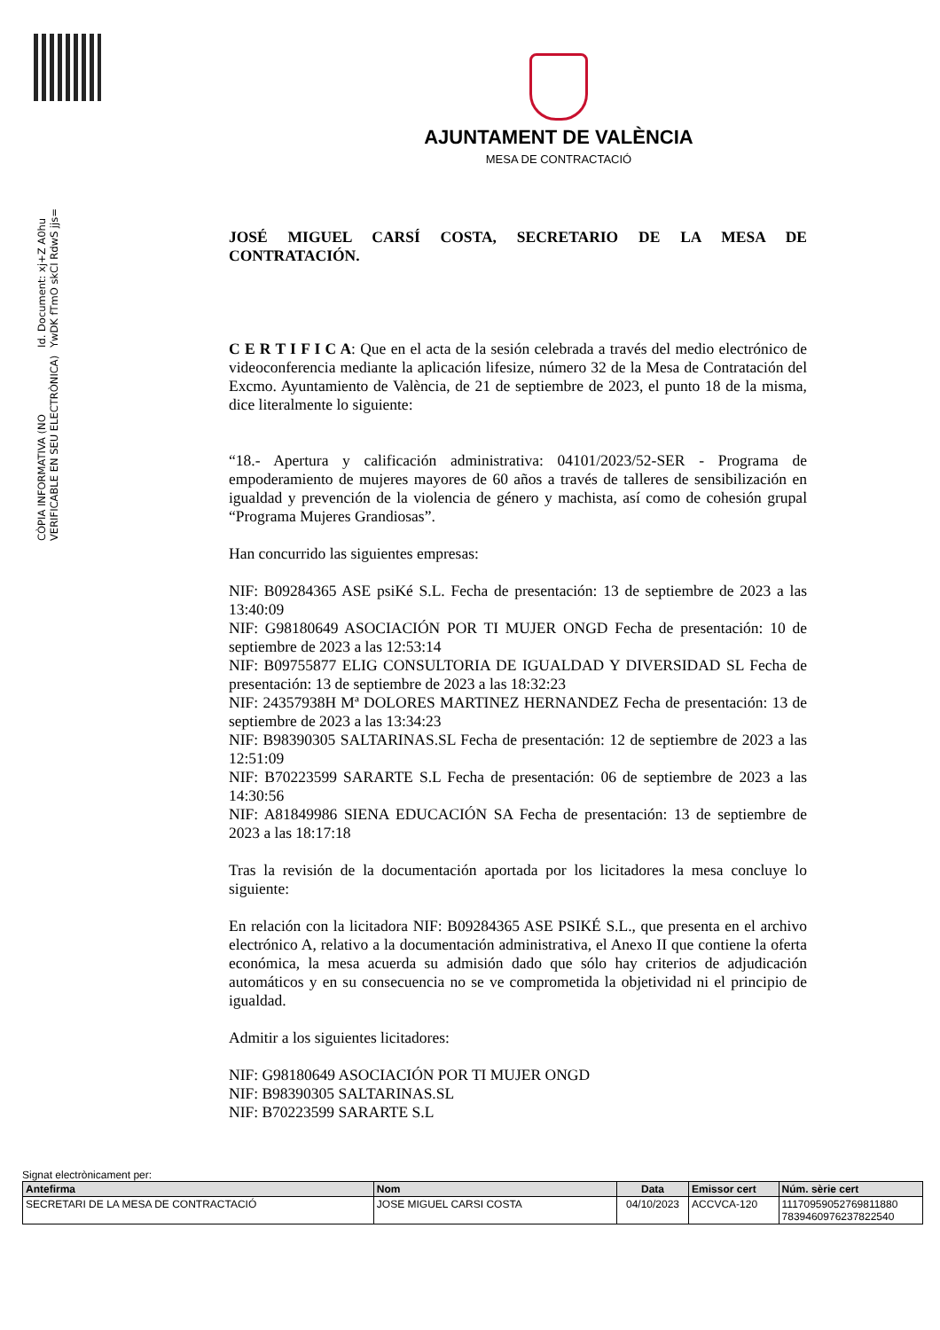Id. Document: xj+Z A0hu YwDK fTmO skCI RdwS jjs=
CÒPIA INFORMATIVA (NO VERIFICABLE EN SEU ELECTRÒNICA)
AJUNTAMENT DE VALÈNCIA
MESA DE CONTRACTACIÓ
JOSÉ MIGUEL CARSÍ COSTA, SECRETARIO DE LA MESA DE CONTRATACIÓN.
C E R T I F I C A: Que en el acta de la sesión celebrada a través del medio electrónico de videoconferencia mediante la aplicación lifesize, número 32 de la Mesa de Contratación del Excmo. Ayuntamiento de València, de 21 de septiembre de 2023, el punto 18 de la misma, dice literalmente lo siguiente:
“18.- Apertura y calificación administrativa: 04101/2023/52-SER - Programa de empoderamiento de mujeres mayores de 60 años a través de talleres de sensibilización en igualdad y prevención de la violencia de género y machista, así como de cohesión grupal “Programa Mujeres Grandiosas”.
Han concurrido las siguientes empresas:
NIF: B09284365 ASE psiKé S.L. Fecha de presentación: 13 de septiembre de 2023 a las 13:40:09
NIF: G98180649 ASOCIACIÓN POR TI MUJER ONGD Fecha de presentación: 10 de septiembre de 2023 a las 12:53:14
NIF: B09755877 ELIG CONSULTORIA DE IGUALDAD Y DIVERSIDAD SL Fecha de presentación: 13 de septiembre de 2023 a las 18:32:23
NIF: 24357938H Mª DOLORES MARTINEZ HERNANDEZ Fecha de presentación: 13 de septiembre de 2023 a las 13:34:23
NIF: B98390305 SALTARINAS.SL Fecha de presentación: 12 de septiembre de 2023 a las 12:51:09
NIF: B70223599 SARARTE S.L Fecha de presentación: 06 de septiembre de 2023 a las 14:30:56
NIF: A81849986 SIENA EDUCACIÓN SA Fecha de presentación: 13 de septiembre de 2023 a las 18:17:18
Tras la revisión de la documentación aportada por los licitadores la mesa concluye lo siguiente:
En relación con la licitadora NIF: B09284365 ASE PSIKÉ S.L., que presenta en el archivo electrónico A, relativo a la documentación administrativa, el Anexo II que contiene la oferta económica, la mesa acuerda su admisión dado que sólo hay criterios de adjudicación automáticos y en su consecuencia no se ve comprometida la objetividad ni el principio de igualdad.
Admitir a los siguientes licitadores:
NIF: G98180649 ASOCIACIÓN POR TI MUJER ONGD
NIF: B98390305 SALTARINAS.SL
NIF: B70223599 SARARTE S.L
Signat electrònicament per:
| Antefirma | Nom | Data | Emissor cert | Núm. sèrie cert |
| --- | --- | --- | --- | --- |
| SECRETARI DE LA MESA DE CONTRACTACIÓ | JOSE MIGUEL CARSI COSTA | 04/10/2023 | ACCVCA-120 | 11170959052769811880 7839460976237822540 |